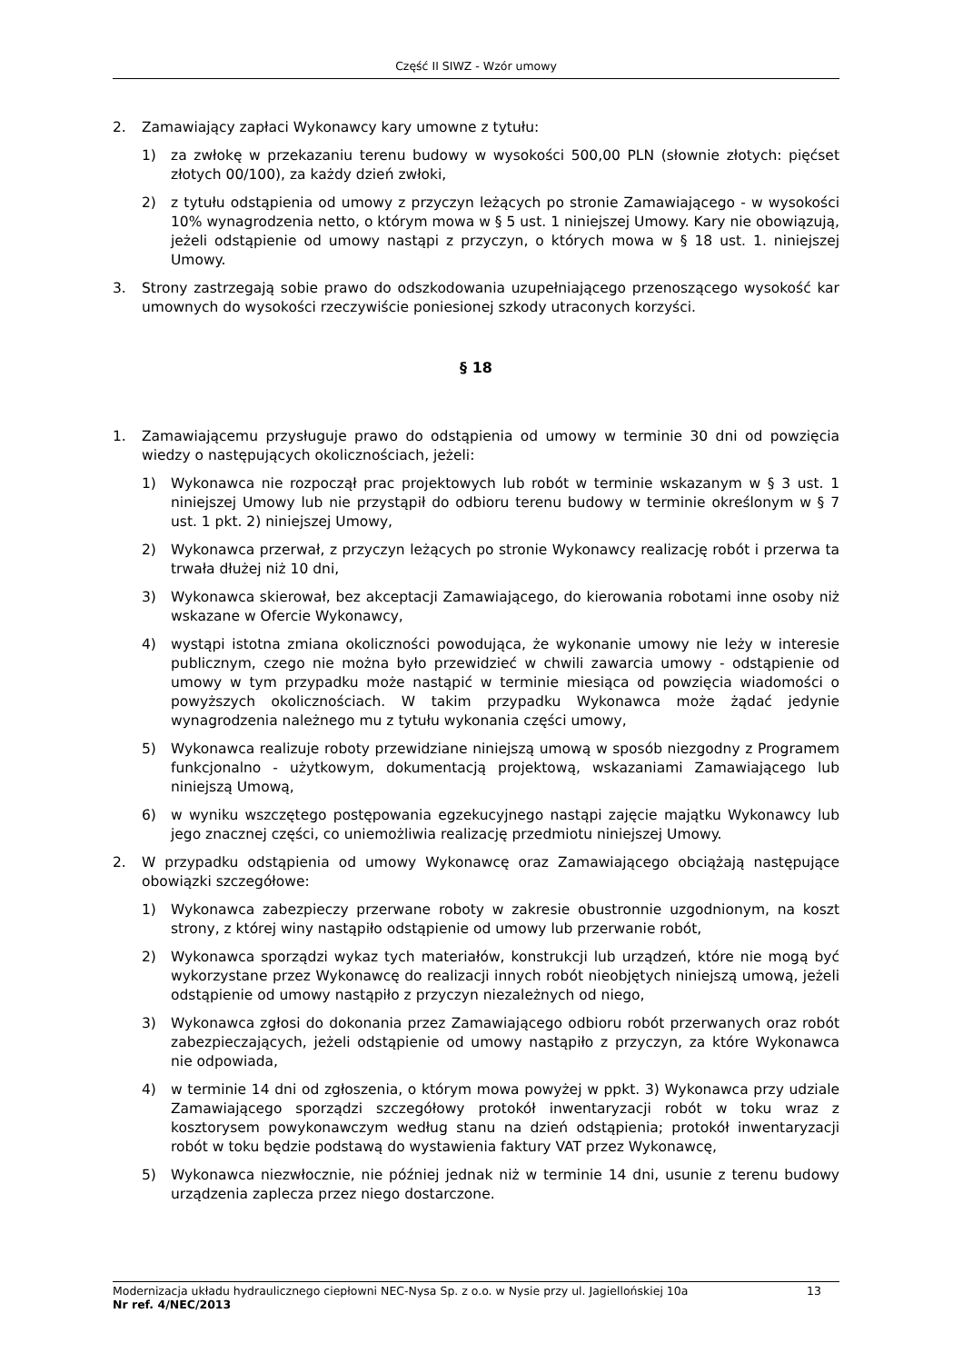Część II SIWZ - Wzór umowy
2. Zamawiający zapłaci Wykonawcy kary umowne z tytułu:
1) za zwłokę w przekazaniu terenu budowy w wysokości 500,00 PLN (słownie złotych: pięćset złotych 00/100), za każdy dzień zwłoki,
2) z tytułu odstąpienia od umowy z przyczyn leżących po stronie Zamawiającego - w wysokości 10% wynagrodzenia netto, o którym mowa w § 5 ust. 1 niniejszej Umowy. Kary nie obowiązują, jeżeli odstąpienie od umowy nastąpi z przyczyn, o których mowa w § 18 ust. 1. niniejszej Umowy.
3. Strony zastrzegają sobie prawo do odszkodowania uzupełniającego przenoszącego wysokość kar umownych do wysokości rzeczywiście poniesionej szkody utraconych korzyści.
§ 18
1. Zamawiającemu przysługuje prawo do odstąpienia od umowy w terminie 30 dni od powzięcia wiedzy o następujących okolicznościach, jeżeli:
1) Wykonawca nie rozpoczął prac projektowych lub robót w terminie wskazanym w § 3 ust. 1 niniejszej Umowy lub nie przystąpił do odbioru terenu budowy w terminie określonym w § 7 ust. 1 pkt. 2) niniejszej Umowy,
2) Wykonawca przerwał, z przyczyn leżących po stronie Wykonawcy realizację robót i przerwa ta trwała dłużej niż 10 dni,
3) Wykonawca skierował, bez akceptacji Zamawiającego, do kierowania robotami inne osoby niż wskazane w Ofercie Wykonawcy,
4) wystąpi istotna zmiana okoliczności powodująca, że wykonanie umowy nie leży w interesie publicznym, czego nie można było przewidzieć w chwili zawarcia umowy - odstąpienie od umowy w tym przypadku może nastąpić w terminie miesiąca od powzięcia wiadomości o powyższych okolicznościach. W takim przypadku Wykonawca może żądać jedynie wynagrodzenia należnego mu z tytułu wykonania części umowy,
5) Wykonawca realizuje roboty przewidziane niniejszą umową w sposób niezgodny z Programem funkcjonalno - użytkowym, dokumentacją projektową, wskazaniami Zamawiającego lub niniejszą Umową,
6) w wyniku wszczętego postępowania egzekucyjnego nastąpi zajęcie majątku Wykonawcy lub jego znacznej części, co uniemożliwia realizację przedmiotu niniejszej Umowy.
2. W przypadku odstąpienia od umowy Wykonawcę oraz Zamawiającego obciążają następujące obowiązki szczegółowe:
1) Wykonawca zabezpieczy przerwane roboty w zakresie obustronnie uzgodnionym, na koszt strony, z której winy nastąpiło odstąpienie od umowy lub przerwanie robót,
2) Wykonawca sporządzi wykaz tych materiałów, konstrukcji lub urządzeń, które nie mogą być wykorzystane przez Wykonawcę do realizacji innych robót nieobjętych niniejszą umową, jeżeli odstąpienie od umowy nastąpiło z przyczyn niezależnych od niego,
3) Wykonawca zgłosi do dokonania przez Zamawiającego odbioru robót przerwanych oraz robót zabezpieczających, jeżeli odstąpienie od umowy nastąpiło z przyczyn, za które Wykonawca nie odpowiada,
4) w terminie 14 dni od zgłoszenia, o którym mowa powyżej w ppkt. 3) Wykonawca przy udziale Zamawiającego sporządzi szczegółowy protokół inwentaryzacji robót w toku wraz z kosztorysem powykonawczym według stanu na dzień odstąpienia; protokół inwentaryzacji robót w toku będzie podstawą do wystawienia faktury VAT przez Wykonawcę,
5) Wykonawca niezwłocznie, nie później jednak niż w terminie 14 dni, usunie z terenu budowy urządzenia zaplecza przez niego dostarczone.
Modernizacja układu hydraulicznego ciepłowni NEC-Nysa Sp. z o.o. w Nysie przy ul. Jagiellońskiej 10a 13
Nr ref. 4/NEC/2013